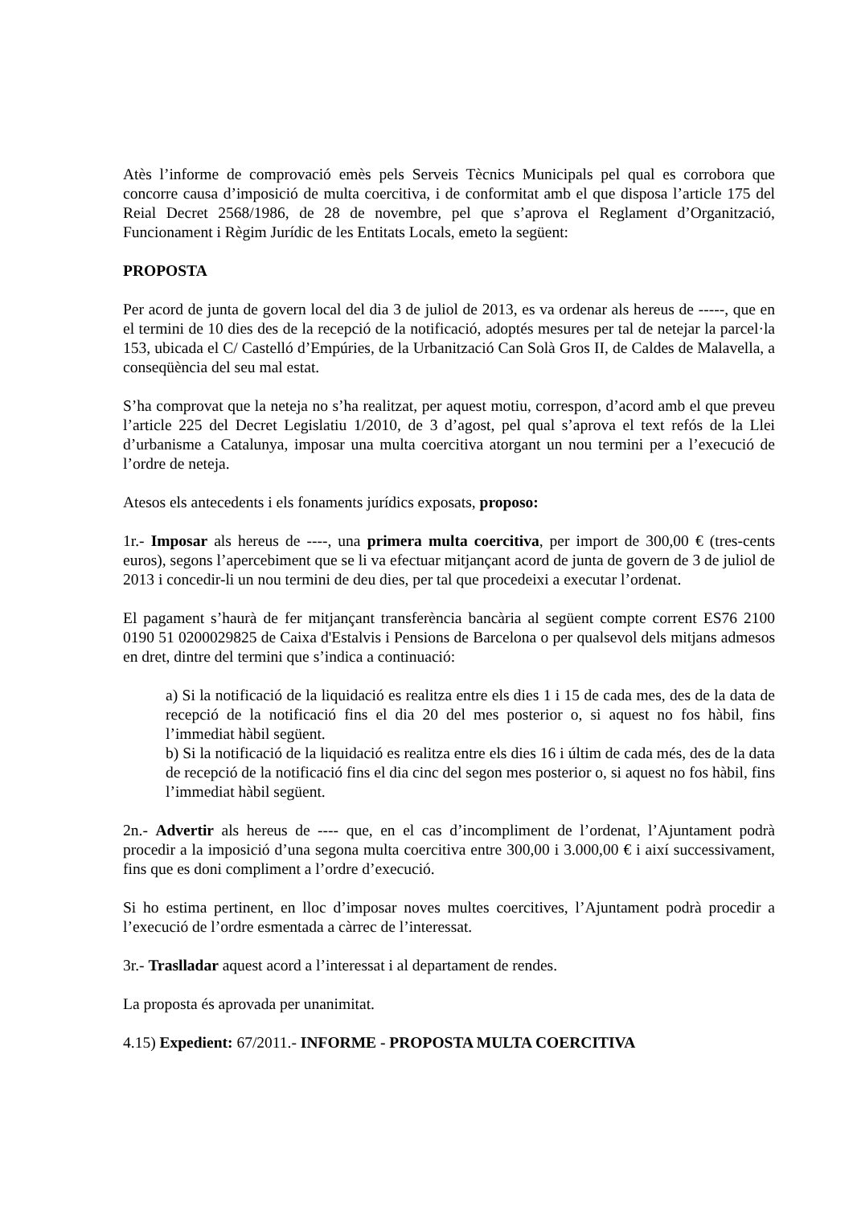Atès l’informe de comprovació emès pels Serveis Tècnics Municipals pel qual es corrobora que concorre causa d’imposició de multa coercitiva, i de conformitat amb el que disposa l’article 175 del Reial Decret 2568/1986, de 28 de novembre, pel que s’aprova el Reglament d’Organització, Funcionament i Règim Jurídic de les Entitats Locals, emeto la següent:
PROPOSTA
Per acord de junta de govern local del dia 3 de juliol de 2013, es va ordenar als hereus de -----, que en el termini de 10 dies des de la recepció de la notificació, adoptés mesures per tal de netejar la parcel·la 153, ubicada el C/ Castelló d’Empúries, de la Urbanització Can Solà Gros II, de Caldes de Malavella, a conseqüència del seu mal estat.
S’ha comprovat que la neteja no s’ha realitzat, per aquest motiu, correspon, d’acord amb el que preveu l’article 225 del Decret Legislatiu 1/2010, de 3 d’agost, pel qual s’aprova el text refós de la Llei d’urbanisme a Catalunya, imposar una multa coercitiva atorgant un nou termini per a l’execució de l’ordre de neteja.
Atesos els antecedents i els fonaments jurídics exposats, proposo:
1r.- Imposar als hereus de ----, una primera multa coercitiva, per import de 300,00 € (tres-cents euros), segons l’apercebiment que se li va efectuar mitjançant acord de junta de govern de 3 de juliol de 2013 i concedir-li un nou termini de deu dies, per tal que procedeixi a executar l’ordenat.
El pagament s’haurà de fer mitjançant transferència bancària al següent compte corrent ES76 2100 0190 51 0200029825 de Caixa d'Estalvis i Pensions de Barcelona o per qualsevol dels mitjans admesos en dret, dintre del termini que s’indica a continuació:
a) Si la notificació de la liquidació es realitza entre els dies 1 i 15 de cada mes, des de la data de recepció de la notificació fins el dia 20 del mes posterior o, si aquest no fos hàbil, fins l’immediat hàbil següent.
b) Si la notificació de la liquidació es realitza entre els dies 16 i últim de cada més, des de la data de recepció de la notificació fins el dia cinc del segon mes posterior o, si aquest no fos hàbil, fins l’immediat hàbil següent.
2n.- Advertir als hereus de ---- que, en el cas d’incompliment de l’ordenat, l’Ajuntament podrà procedir a la imposició d’una segona multa coercitiva entre 300,00 i 3.000,00 € i així successivament, fins que es doni compliment a l’ordre d’execució.
Si ho estima pertinent, en lloc d’imposar noves multes coercitives, l’Ajuntament podrà procedir a l’execució de l’ordre esmentada a càrrec de l’interessat.
3r.- Traslladar aquest acord a l’interessat i al departament de rendes.
La proposta és aprovada per unanimitat.
4.15) Expedient: 67/2011.- INFORME - PROPOSTA MULTA COERCITIVA